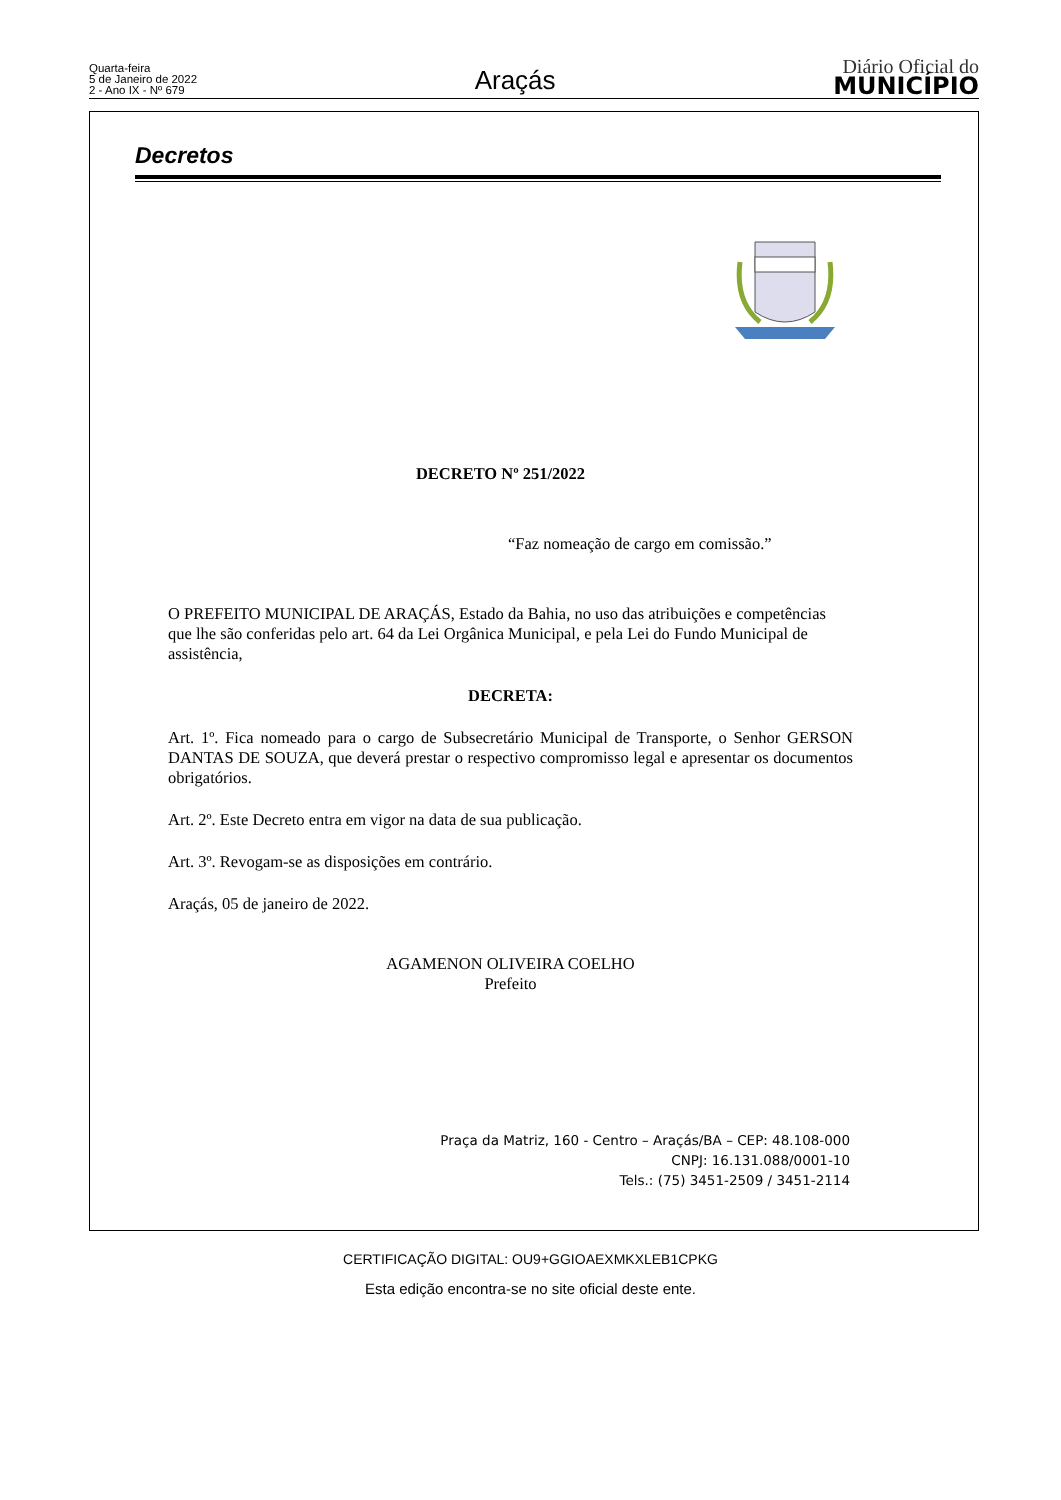Quarta-feira
5 de Janeiro de 2022
2 - Ano IX - Nº 679
Araçás
Diário Oficial do
MUNICÍPIO
Decretos
DECRETO Nº 251/2022
“Faz nomeação de cargo em comissão.”
O PREFEITO MUNICIPAL DE ARAÇÁS, Estado da Bahia, no uso das atribuições e competências que lhe são conferidas pelo art. 64 da Lei Orgânica Municipal, e pela Lei do Fundo Municipal de assistência,
DECRETA:
Art. 1º. Fica nomeado para o cargo de Subsecretário Municipal de Transporte, o Senhor GERSON DANTAS DE SOUZA, que deverá prestar o respectivo compromisso legal e apresentar os documentos obrigatórios.
Art. 2º. Este Decreto entra em vigor na data de sua publicação.
Art. 3º. Revogam-se as disposições em contrário.
Araçás, 05 de janeiro de 2022.
AGAMENON OLIVEIRA COELHO
Prefeito
Praça da Matriz, 160 - Centro – Araçás/BA – CEP: 48.108-000
CNPJ: 16.131.088/0001-10
Tels.: (75) 3451-2509 / 3451-2114
CERTIFICAÇÃO DIGITAL: OU9+GGIOAEXMKXLEB1CPKG
Esta edição encontra-se no site oficial deste ente.